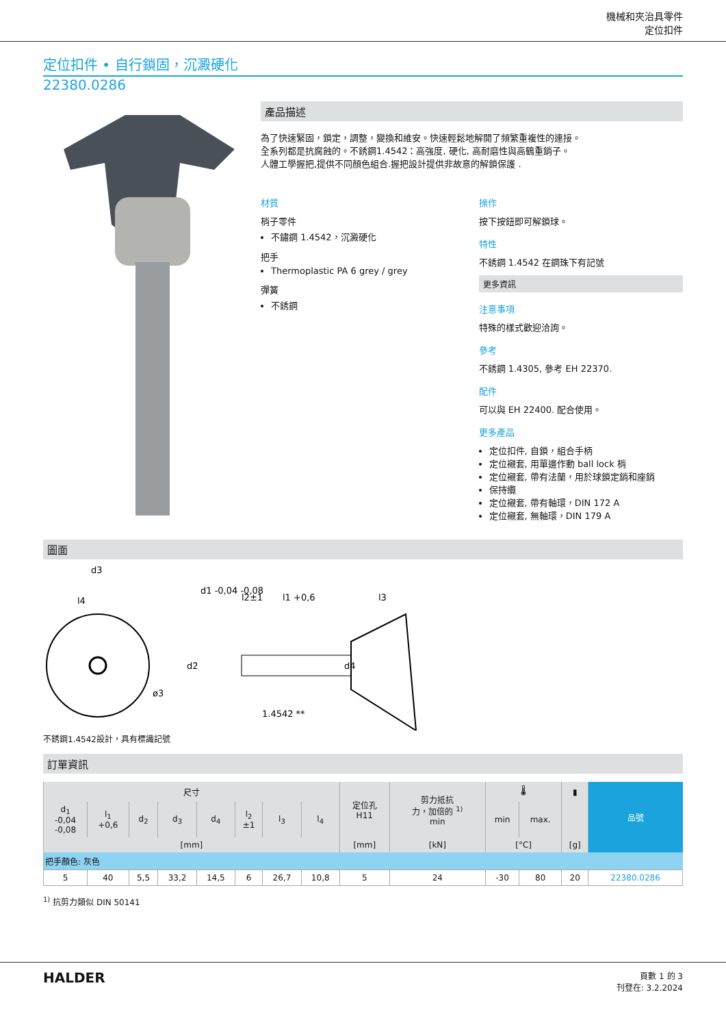機械和夾治具零件
定位扣件
定位扣件 • 自行鎖固，沉澱硬化
22380.0286
產品描述
為了快速緊固，鎖定，調整，變換和維安。快速輕鬆地解開了頻繁重複性的連接。
全系列都是抗腐蝕的。不銹鋼1.4542：高強度, 硬化, 高耐磨性與高鶴重銷子。
人體工學握把,提供不同顏色組合.握把設計提供非故意的解鎖保護 .
材質
梢子零件
不鏽鋼 1.4542，沉澱硬化
把手
Thermoplastic PA 6 grey / grey
彈簧
不銹鋼
操作
按下按鈕即可解鎖球。
特性
不銹鋼 1.4542 在鋼珠下有記號
更多資訊
注意事項
特殊的樣式歡迎洽詢。
參考
不銹鋼 1.4305, 參考 EH 22370.
配件
可以與 EH 22400. 配合使用。
更多產品
定位扣件, 自鎖，組合手柄
定位襯套, 用單邊作動 ball lock 梢
定位襯套, 帶有法蘭，用於球鎖定銷和座銷
保持纜
定位襯套, 帶有軸環，DIN 172 A
定位襯套, 無軸環，DIN 179 A
圖面
d3
l4
d1 -0,04 -0,08
l2±1
l1 +0,6
l3
d2
d4
ø3
1.4542 **
不銹鋼1.4542設計，具有標識記號
訂單資訊
| 尺寸 | | | | | | | | 定位孔 H11 | 剪力抵抗 力，加倍的 <sup>1)</sup> min | 🌡 | | ▮ | 品號 |
| --- | --- | --- | --- | --- | --- | --- | --- | --- | --- | --- | --- | --- | --- |
| d<sub>1</sub> -0,04 -0,08 | l<sub>1</sub> +0,6 | d<sub>2</sub> | d<sub>3</sub> | d<sub>4</sub> | l<sub>2</sub> ±1 | l<sub>3</sub> | l<sub>4</sub> | | | min | max. | | |
| [mm] | | | | | | | | [mm] | [kN] | [°C] | | [g] | |
| 把手顏色: 灰色 | | | | | | | | | | | | | |
| 5 | 40 | 5,5 | 33,2 | 14,5 | 6 | 26,7 | 10,8 | 5 | 24 | -30 | 80 | 20 | 22380.0286 |
<sup>1)</sup> 抗剪力類似 DIN 50141
HALDER
頁數 1 的 3
刊登在: 3.2.2024